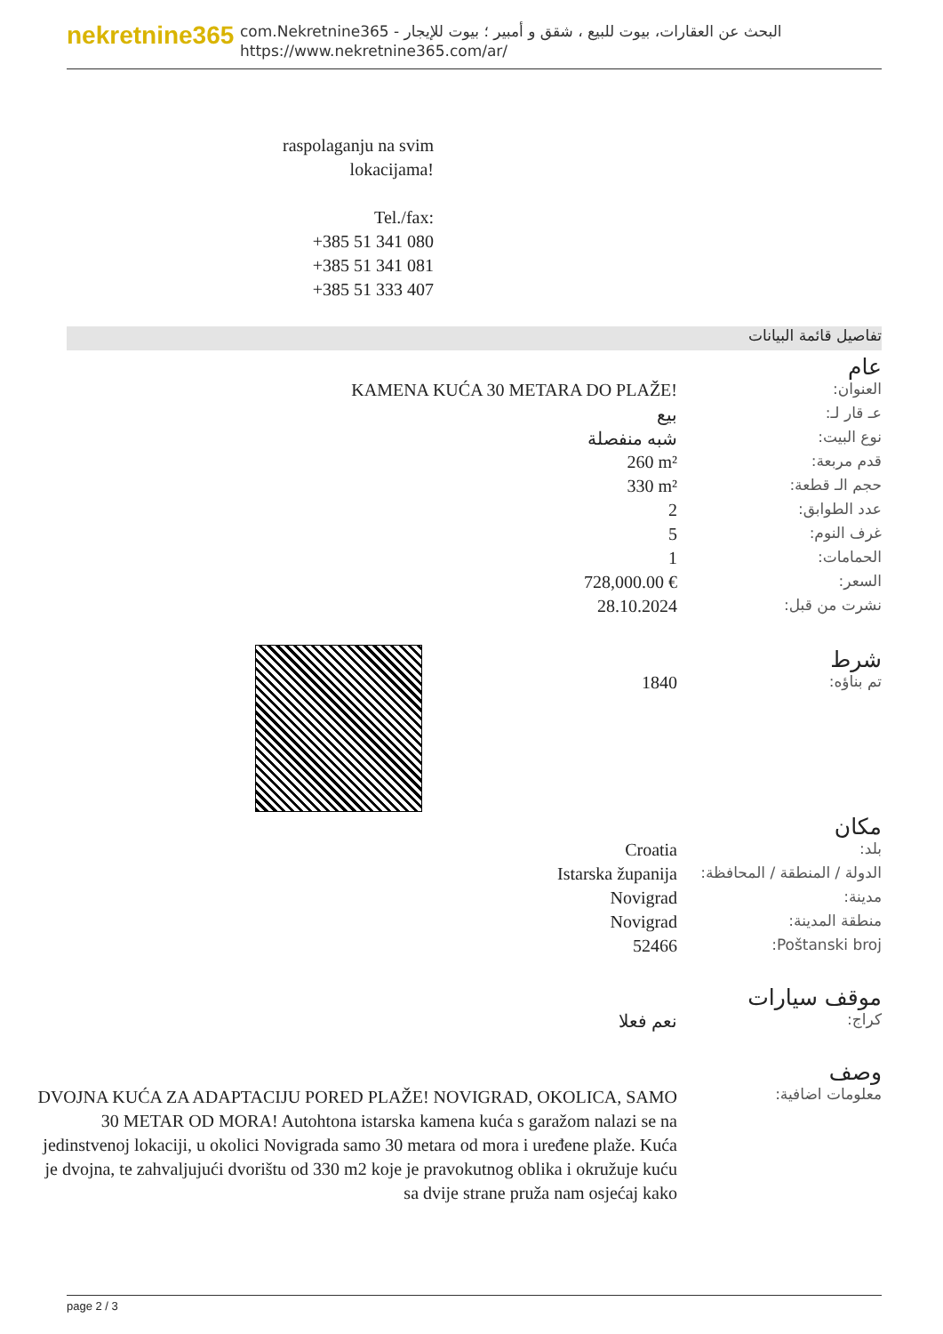nekretnine365
com.Nekretnine365 - البحث عن العقارات، بيوت للبيع ، شقق و أمبير ؛ بيوت للإيجار
https://www.nekretnine365.com/ar/
raspolaganju na svim lokacijama!
Tel./fax:
+385 51 341 080
+385 51 341 081
+385 51 333 407
تفاصيل قائمة البيانات
| عام | |
| العنوان: | KAMENA KUĆA 30 METARA DO PLAŽE! |
| عـ قار لـ: | بيع |
| نوع البيت: | شبه منفصلة |
| قدم مربعة: | 260 m² |
| حجم الـ قطعة: | 330 m² |
| عدد الطوابق: | 2 |
| غرف النوم: | 5 |
| الحمامات: | 1 |
| السعر: | 728,000.00 € |
| نشرت من قبل: | 28.10.2024 |
| شرط | |
| تم بناؤه: | 1840 |
| مكان | |
| بلد: | Croatia |
| الدولة / المنطقة / المحافظة: | Istarska županija |
| مدينة: | Novigrad |
| منطقة المدينة: | Novigrad |
| Poštanski broj: | 52466 |
| موقف سيارات | |
| كراج: | نعم فعلا |
| وصف | |
| معلومات اضافية: | DVOJNA KUĆA ZA ADAPTACIJU PORED PLAŽE! NOVIGRAD, OKOLICA, SAMO 30 METAR OD MORA! Autohtona istarska kamena kuća s garažom nalazi se na jedinstvenoj lokaciji, u okolici Novigrada samo 30 metara od mora i uređene plaže. Kuća je dvojna, te zahvaljujući dvorištu od 330 m2 koje je pravokutnog oblika i okružuje kuću sa dvije strane pruža nam osjećaj kako |
page 2 / 3